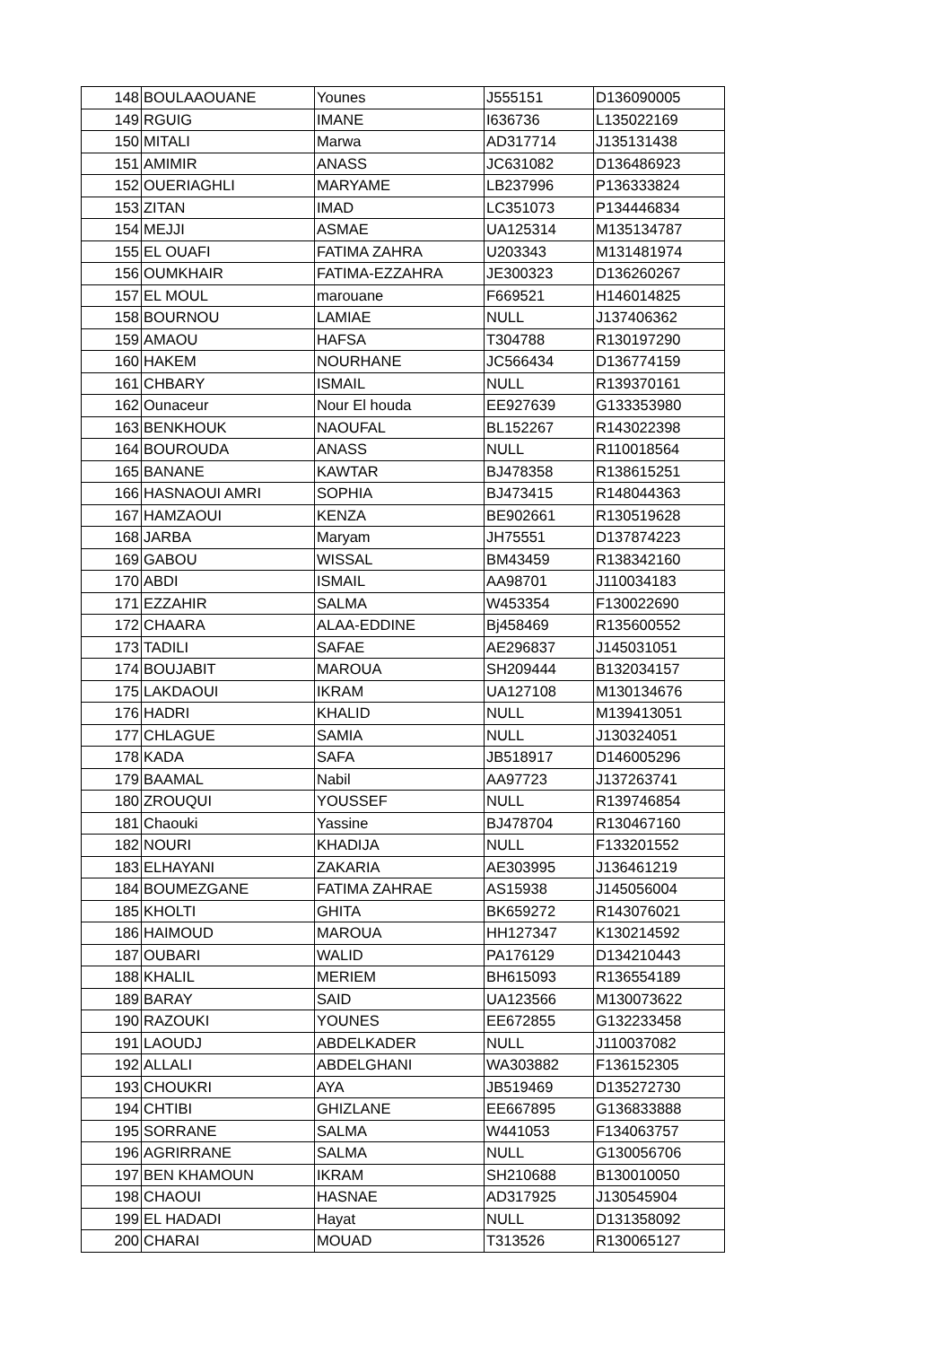| 148 | BOULAAOUANE | Younes | J555151 | D136090005 |
| 149 | RGUIG | IMANE | I636736 | L135022169 |
| 150 | MITALI | Marwa | AD317714 | J135131438 |
| 151 | AMIMIR | ANASS | JC631082 | D136486923 |
| 152 | OUERIAGHLI | MARYAME | LB237996 | P136333824 |
| 153 | ZITAN | IMAD | LC351073 | P134446834 |
| 154 | MEJJI | ASMAE | UA125314 | M135134787 |
| 155 | EL OUAFI | FATIMA ZAHRA | U203343 | M131481974 |
| 156 | OUMKHAIR | FATIMA-EZZAHRA | JE300323 | D136260267 |
| 157 | EL MOUL | marouane | F669521 | H146014825 |
| 158 | BOURNOU | LAMIAE | NULL | J137406362 |
| 159 | AMAOU | HAFSA | T304788 | R130197290 |
| 160 | HAKEM | NOURHANE | JC566434 | D136774159 |
| 161 | CHBARY | ISMAIL | NULL | R139370161 |
| 162 | Ounaceur | Nour El houda | EE927639 | G133353980 |
| 163 | BENKHOUK | NAOUFAL | BL152267 | R143022398 |
| 164 | BOUROUDA | ANASS | NULL | R110018564 |
| 165 | BANANE | KAWTAR | BJ478358 | R138615251 |
| 166 | HASNAOUI AMRI | SOPHIA | BJ473415 | R148044363 |
| 167 | HAMZAOUI | KENZA | BE902661 | R130519628 |
| 168 | JARBA | Maryam | JH75551 | D137874223 |
| 169 | GABOU | WISSAL | BM43459 | R138342160 |
| 170 | ABDI | ISMAIL | AA98701 | J110034183 |
| 171 | EZZAHIR | SALMA | W453354 | F130022690 |
| 172 | CHAARA | ALAA-EDDINE | Bj458469 | R135600552 |
| 173 | TADILI | SAFAE | AE296837 | J145031051 |
| 174 | BOUJABIT | MAROUA | SH209444 | B132034157 |
| 175 | LAKDAOUI | IKRAM | UA127108 | M130134676 |
| 176 | HADRI | KHALID | NULL | M139413051 |
| 177 | CHLAGUE | SAMIA | NULL | J130324051 |
| 178 | KADA | SAFA | JB518917 | D146005296 |
| 179 | BAAMAL | Nabil | AA97723 | J137263741 |
| 180 | ZROUQUI | YOUSSEF | NULL | R139746854 |
| 181 | Chaouki | Yassine | BJ478704 | R130467160 |
| 182 | NOURI | KHADIJA | NULL | F133201552 |
| 183 | ELHAYANI | ZAKARIA | AE303995 | J136461219 |
| 184 | BOUMEZGANE | FATIMA ZAHRAE | AS15938 | J145056004 |
| 185 | KHOLTI | GHITA | BK659272 | R143076021 |
| 186 | HAIMOUD | MAROUA | HH127347 | K130214592 |
| 187 | OUBARI | WALID | PA176129 | D134210443 |
| 188 | KHALIL | MERIEM | BH615093 | R136554189 |
| 189 | BARAY | SAID | UA123566 | M130073622 |
| 190 | RAZOUKI | YOUNES | EE672855 | G132233458 |
| 191 | LAOUDJ | ABDELKADER | NULL | J110037082 |
| 192 | ALLALI | ABDELGHANI | WA303882 | F136152305 |
| 193 | CHOUKRI | AYA | JB519469 | D135272730 |
| 194 | CHTIBI | GHIZLANE | EE667895 | G136833888 |
| 195 | SORRANE | SALMA | W441053 | F134063757 |
| 196 | AGRIRRANE | SALMA | NULL | G130056706 |
| 197 | BEN KHAMOUN | IKRAM | SH210688 | B130010050 |
| 198 | CHAOUI | HASNAE | AD317925 | J130545904 |
| 199 | EL HADADI | Hayat | NULL | D131358092 |
| 200 | CHARAI | MOUAD | T313526 | R130065127 |